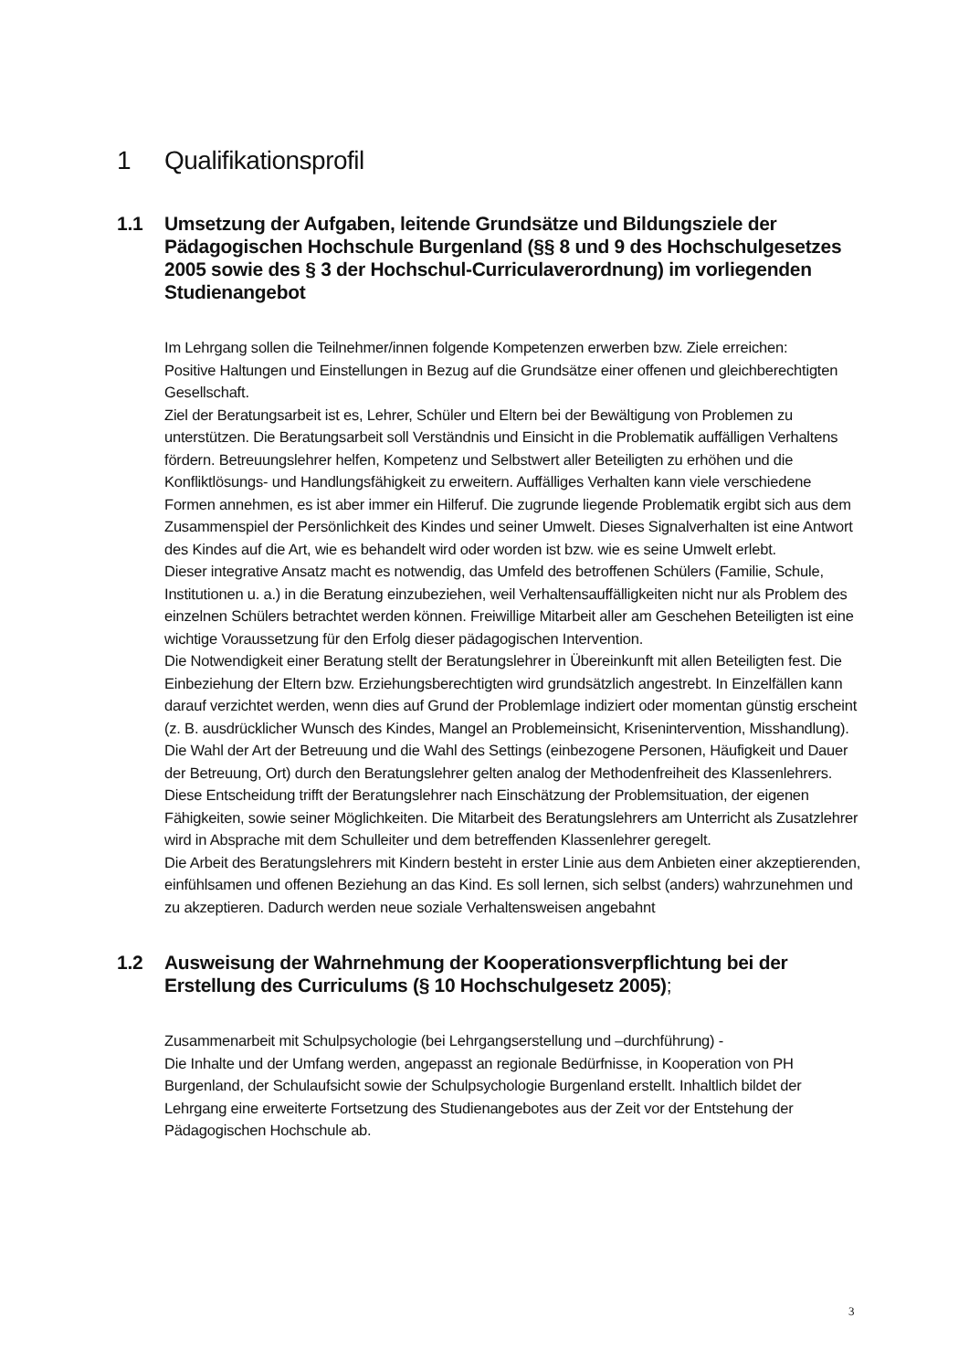1 Qualifikationsprofil
1.1 Umsetzung der Aufgaben, leitende Grundsätze und Bildungsziele der Pädagogischen Hochschule Burgenland (§§ 8 und 9 des Hochschulgesetzes 2005 sowie des § 3 der Hochschul-Curriculaverordnung) im vorliegenden Studienangebot
Im Lehrgang sollen die Teilnehmer/innen folgende Kompetenzen erwerben bzw. Ziele erreichen:
Positive Haltungen und Einstellungen in Bezug auf die Grundsätze einer offenen und gleichberechtigten Gesellschaft.
Ziel der Beratungsarbeit ist es, Lehrer, Schüler und Eltern bei der Bewältigung von Problemen zu unterstützen. Die Beratungsarbeit soll Verständnis und Einsicht in die Problematik auffälligen Verhaltens fördern. Betreuungslehrer helfen, Kompetenz und Selbstwert aller Beteiligten zu erhöhen und die Konfliktlösungs- und Handlungsfähigkeit zu erweitern. Auffälliges Verhalten kann viele verschiedene Formen annehmen, es ist aber immer ein Hilferuf. Die zugrunde liegende Problematik ergibt sich aus dem Zusammenspiel der Persönlichkeit des Kindes und seiner Umwelt. Dieses Signalverhalten ist eine Antwort des Kindes auf die Art, wie es behandelt wird oder worden ist bzw. wie es seine Umwelt erlebt.
Dieser integrative Ansatz macht es notwendig, das Umfeld des betroffenen Schülers (Familie, Schule, Institutionen u. a.) in die Beratung einzubeziehen, weil Verhaltensauffälligkeiten nicht nur als Problem des einzelnen Schülers betrachtet werden können. Freiwillige Mitarbeit aller am Geschehen Beteiligten ist eine wichtige Voraussetzung für den Erfolg dieser pädagogischen Intervention.
Die Notwendigkeit einer Beratung stellt der Beratungslehrer in Übereinkunft mit allen Beteiligten fest. Die Einbeziehung der Eltern bzw. Erziehungsberechtigten wird grundsätzlich angestrebt. In Einzelfällen kann darauf verzichtet werden, wenn dies auf Grund der Problemlage indiziert oder momentan günstig erscheint (z. B. ausdrücklicher Wunsch des Kindes, Mangel an Problemeinsicht, Krisenintervention, Misshandlung).
Die Wahl der Art der Betreuung und die Wahl des Settings (einbezogene Personen, Häufigkeit und Dauer der Betreuung, Ort) durch den Beratungslehrer gelten analog der Methodenfreiheit des Klassenlehrers. Diese Entscheidung trifft der Beratungslehrer nach Einschätzung der Problemsituation, der eigenen Fähigkeiten, sowie seiner Möglichkeiten. Die Mitarbeit des Beratungslehrers am Unterricht als Zusatzlehrer wird in Absprache mit dem Schulleiter und dem betreffenden Klassenlehrer geregelt.
Die Arbeit des Beratungslehrers mit Kindern besteht in erster Linie aus dem Anbieten einer akzeptierenden, einfühlsamen und offenen Beziehung an das Kind. Es soll lernen, sich selbst (anders) wahrzunehmen und zu akzeptieren. Dadurch werden neue soziale Verhaltensweisen angebahnt
1.2 Ausweisung der Wahrnehmung der Kooperationsverpflichtung bei der Erstellung des Curriculums (§ 10 Hochschulgesetz 2005);
Zusammenarbeit mit Schulpsychologie (bei Lehrgangserstellung und –durchführung) -
Die Inhalte und der Umfang werden, angepasst an regionale Bedürfnisse, in Kooperation von PH Burgenland, der Schulaufsicht sowie der Schulpsychologie Burgenland erstellt. Inhaltlich bildet der Lehrgang eine erweiterte Fortsetzung des Studienangebotes aus der Zeit vor der Entstehung der Pädagogischen Hochschule ab.
3